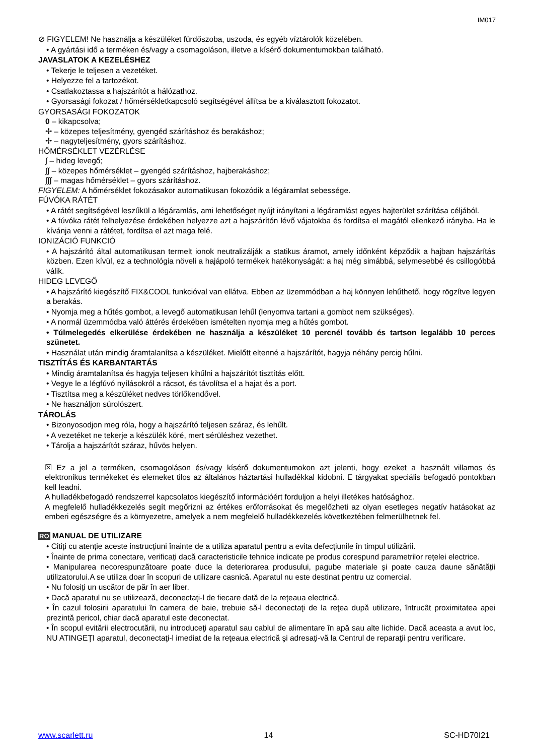IM017
⊘ FIGYELEM! Ne használja a készüléket fürdőszoba, uszoda, és egyéb víztárolók közelében.
• A gyártási idő a terméken és/vagy a csomagoláson, illetve a kísérő dokumentumokban található.
JAVASLATOK A KEZELÉSHEZ
• Tekerje le teljesen a vezetéket.
• Helyezze fel a tartozékot.
• Csatlakoztassa a hajszárítót a hálózathoz.
• Gyorsasági fokozat / hőmérsékletkapcsoló segítségével állítsa be a kiválasztott fokozatot.
GYORSASÁGI FOKOZATOK
0 – kikapcsolva;
✢ – közepes teljesítmény, gyengéd szárításhoz és berakáshoz;
✢ – nagyteljesítmény, gyors szárításhoz.
HŐMÉRSÉKLET VEZÉRLÉSE
∫ – hideg levegő;
∫∫ – közepes hőmérséklet – gyengéd szárításhoz, hajberakáshoz;
∫∫∫ – magas hőmérséklet – gyors szárításhoz.
FIGYELEM: A hőmérséklet fokozásakor automatikusan fokozódik a légáramlat sebessége.
FÚVÓKA RÁTÉT
• A rátét segítségével leszűkül a légáramlás, ami lehetőséget nyújt irányítani a légáramlást egyes hajterület szárítása céljából.
• A fúvóka rátét felhelyezése érdekében helyezze azt a hajszárítón lévő vájatokba és fordítsa el magától ellenkező irányba. Ha le kívánja venni a rátétet, fordítsa el azt maga felé.
IONIZÁCIÓ FUNKCIÓ
• A hajszárító által automatikusan termelt ionok neutralizálják a statikus áramot, amely időnként képződik a hajban hajszárítás közben. Ezen kívül, ez a technológia növeli a hajápoló termékek hatékonyságát: a haj még simábbá, selymesebbé és csillogóbbá válik.
HIDEG LEVEGŐ
• A hajszárító kiegészítő FIX&COOL funkcióval van ellátva. Ebben az üzemmódban a haj könnyen lehűthető, hogy rögzítve legyen a berakás.
• Nyomja meg a hűtés gombot, a levegő automatikusan lehűl (lenyomva tartani a gombot nem szükséges).
• A normál üzemmódba való áttérés érdekében ismételten nyomja meg a hűtés gombot.
• Túlmelegedés elkerülése érdekében ne használja a készüléket 10 percnél tovább és tartson legalább 10 perces szünetet.
• Használat után mindig áramtalanítsa a készüléket. Mielőtt eltenné a hajszárítót, hagyja néhány percig hűlni.
TISZTÍTÁS ÉS KARBANTARTÁS
• Mindig áramtalanítsa és hagyja teljesen kihűlni a hajszárítót tisztítás előtt.
• Vegye le a légfúvó nyílásokról a rácsot, és távolítsa el a hajat és a port.
• Tisztítsa meg a készüléket nedves törlőkendővel.
• Ne használjon súrolószert.
TÁROLÁS
• Bizonyosodjon meg róla, hogy a hajszárító teljesen száraz, és lehűlt.
• A vezetéket ne tekerje a készülék köré, mert sérüléshez vezethet.
• Tárolja a hajszárítót száraz, hűvös helyen.
☒ Ez a jel a terméken, csomagoláson és/vagy kísérő dokumentumokon azt jelenti, hogy ezeket a használt villamos és elektronikus termékeket és elemeket tilos az általános háztartási hulladékkal kidobni. E tárgyakat speciális befogadó pontokban kell leadni.
A hulladékbefogadó rendszerrel kapcsolatos kiegészítő információért forduljon a helyi illetékes hatósághoz.
A megfelelő hulladékkezelés segít megőrizni az értékes erőforrásokat és megelőzheti az olyan esetleges negatív hatásokat az emberi egészségre és a környezetre, amelyek a nem megfelelő hulladékkezelés következtében felmerülhetnek fel.
RO MANUAL DE UTILIZARE
• Citiți cu atenție aceste instrucțiuni înainte de a utiliza aparatul pentru a evita defecțiunile în timpul utilizării.
• Înainte de prima conectare, verificați dacă caracteristicile tehnice indicate pe produs corespund parametrilor rețelei electrice.
• Manipularea necorespunzătoare poate duce la deteriorarea produsului, pagube materiale și poate cauza daune sănătății utilizatorului.A se utiliza doar în scopuri de utilizare casnică. Aparatul nu este destinat pentru uz comercial.
• Nu folosiți un uscător de păr în aer liber.
• Dacă aparatul nu se utilizează, deconectați-l de fiecare dată de la rețeaua electrică.
• În cazul folosirii aparatului în camera de baie, trebuie să-l deconectaţi de la reţea după utilizare, întrucât proximitatea apei prezintă pericol, chiar dacă aparatul este deconectat.
• În scopul evitării electrocutării, nu introduceţi aparatul sau cablul de alimentare în apă sau alte lichide. Dacă aceasta a avut loc, NU ATINGEŢI aparatul, deconectaţi-l imediat de la reţeaua electrică şi adresaţi-vă la Centrul de reparaţii pentru verificare.
www.scarlett.ru 14 SC-HD70I21